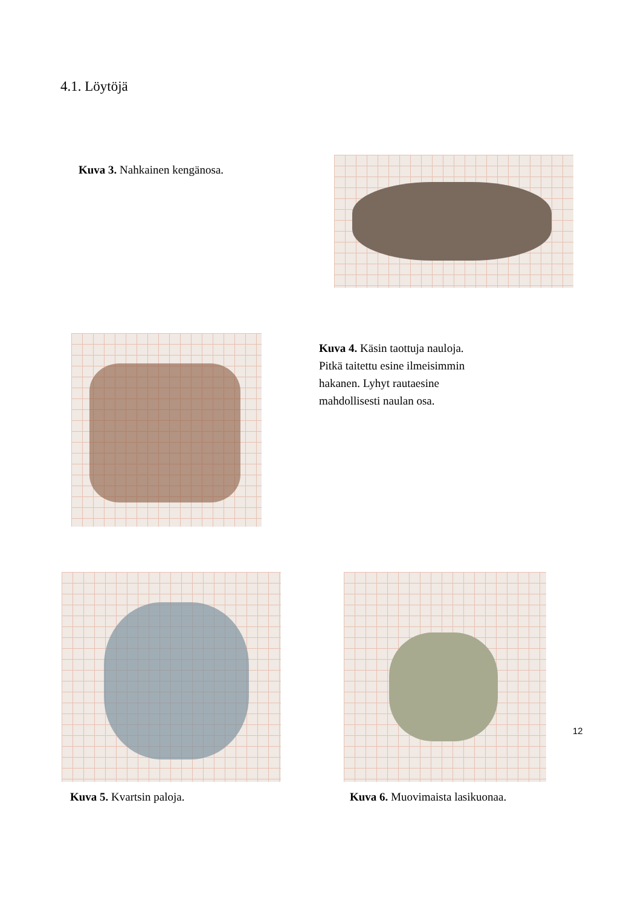4.1. Löytöjä
Kuva 3. Nahkainen kengänosa.
Kuva 4. Käsin taottuja nauloja. Pitkä taitettu esine ilmeisimmin hakanen. Lyhyt rautaesine mahdollisesti naulan osa.
Kuva 5. Kvartsin paloja. Kuva 6. Muovimaista lasikuonaa.
12